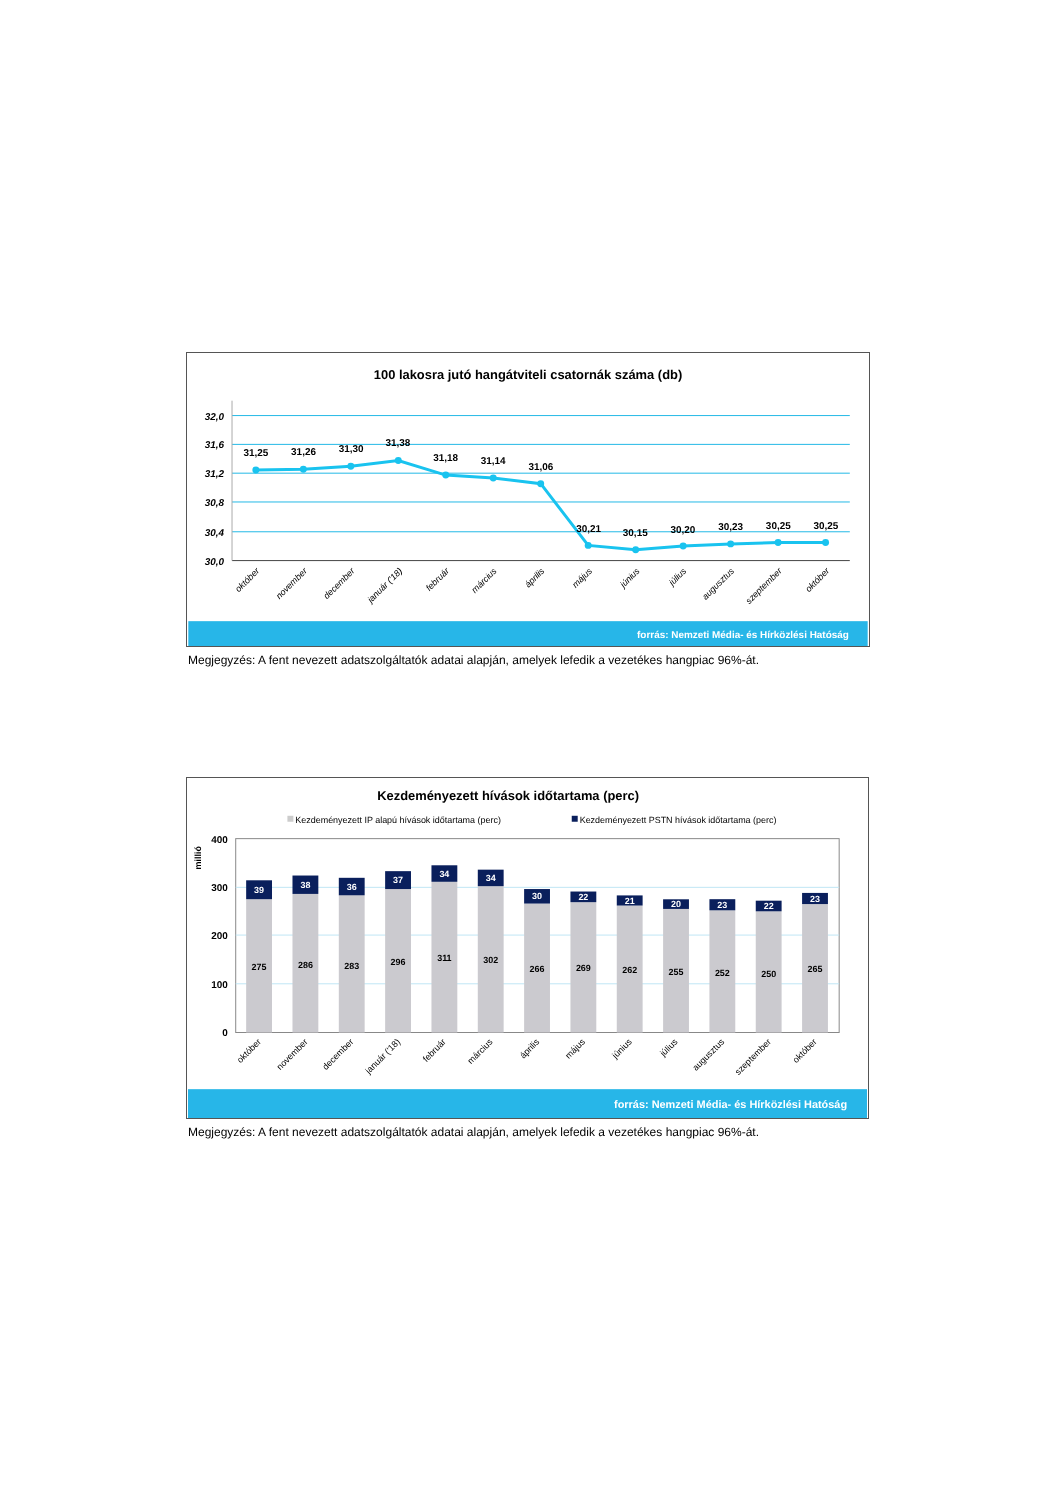100 lakosra jutó hangátviteli csatornák száma (db)
32,0
31,6
31,2
30,8
30,4
30,0
31,25
31,26
31,30
31,38
31,18
31,14
31,06
30,21
30,15
30,20
30,23
30,25
30,25
október
november
december
január ('18)
február
március
április
május
június
július
augusztus
szeptember
október
forrás: Nemzeti Média- és Hírközlési Hatóság
Megjegyzés: A fent nevezett adatszolgáltatók adatai alapján, amelyek lefedik a vezetékes hangpiac 96%-át.
Kezdeményezett hívások időtartama (perc)
Kezdeményezett IP alapú hívások időtartama (perc)
Kezdeményezett PSTN hívások időtartama (perc)
millió
400
300
200
100
0
39
38
36
37
34
34
30
22
21
20
23
22
23
275
286
283
296
311
302
266
269
262
255
252
250
265
október
november
december
január ('18)
február
március
április
május
június
július
augusztus
szeptember
október
forrás: Nemzeti Média- és Hírközlési Hatóság
Megjegyzés: A fent nevezett adatszolgáltatók adatai alapján, amelyek lefedik a vezetékes hangpiac 96%-át.